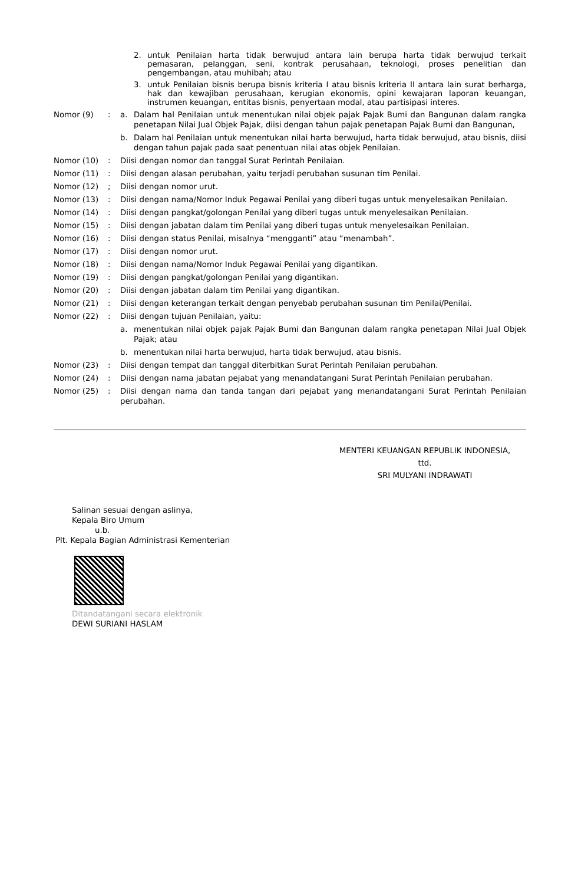2. untuk Penilaian harta tidak berwujud antara lain berupa harta tidak berwujud terkait pemasaran, pelanggan, seni, kontrak perusahaan, teknologi, proses penelitian dan pengembangan, atau muhibah; atau
3. untuk Penilaian bisnis berupa bisnis kriteria I atau bisnis kriteria II antara lain surat berharga, hak dan kewajiban perusahaan, kerugian ekonomis, opini kewajaran laporan keuangan, instrumen keuangan, entitas bisnis, penyertaan modal, atau partisipasi interes.
Nomor (9): a. Dalam hal Penilaian untuk menentukan nilai objek pajak Pajak Bumi dan Bangunan dalam rangka penetapan Nilai Jual Objek Pajak, diisi dengan tahun pajak penetapan Pajak Bumi dan Bangunan,
b. Dalam hal Penilaian untuk menentukan nilai harta berwujud, harta tidak berwujud, atau bisnis, diisi dengan tahun pajak pada saat penentuan nilai atas objek Penilaian.
Nomor (10): Diisi dengan nomor dan tanggal Surat Perintah Penilaian.
Nomor (11): Diisi dengan alasan perubahan, yaitu terjadi perubahan susunan tim Penilai.
Nomor (12); Diisi dengan nomor urut.
Nomor (13): Diisi dengan nama/Nomor Induk Pegawai Penilai yang diberi tugas untuk menyelesaikan Penilaian.
Nomor (14): Diisi dengan pangkat/golongan Penilai yang diberi tugas untuk menyelesaikan Penilaian.
Nomor (15): Diisi dengan jabatan dalam tim Penilai yang diberi tugas untuk menyelesaikan Penilaian.
Nomor (16): Diisi dengan status Penilai, misalnya “mengganti” atau “menambah”.
Nomor (17): Diisi dengan nomor urut.
Nomor (18): Diisi dengan nama/Nomor Induk Pegawai Penilai yang digantikan.
Nomor (19): Diisi dengan pangkat/golongan Penilai yang digantikan.
Nomor (20): Diisi dengan jabatan dalam tim Penilai yang digantikan.
Nomor (21): Diisi dengan keterangan terkait dengan penyebab perubahan susunan tim Penilai/Penilai.
Nomor (22): Diisi dengan tujuan Penilaian, yaitu:
a. menentukan nilai objek pajak Pajak Bumi dan Bangunan dalam rangka penetapan Nilai Jual Objek Pajak; atau
b. menentukan nilai harta berwujud, harta tidak berwujud, atau bisnis.
Nomor (23): Diisi dengan tempat dan tanggal diterbitkan Surat Perintah Penilaian perubahan.
Nomor (24): Diisi dengan nama jabatan pejabat yang menandatangani Surat Perintah Penilaian perubahan.
Nomor (25): Diisi dengan nama dan tanda tangan dari pejabat yang menandatangani Surat Perintah Penilaian perubahan.
MENTERI KEUANGAN REPUBLIK INDONESIA,
ttd.
SRI MULYANI INDRAWATI
Salinan sesuai dengan aslinya,
Kepala Biro Umum
u.b.
Plt. Kepala Bagian Administrasi Kementerian
Ditandatangani secara elektronik
DEWI SURIANI HASLAM